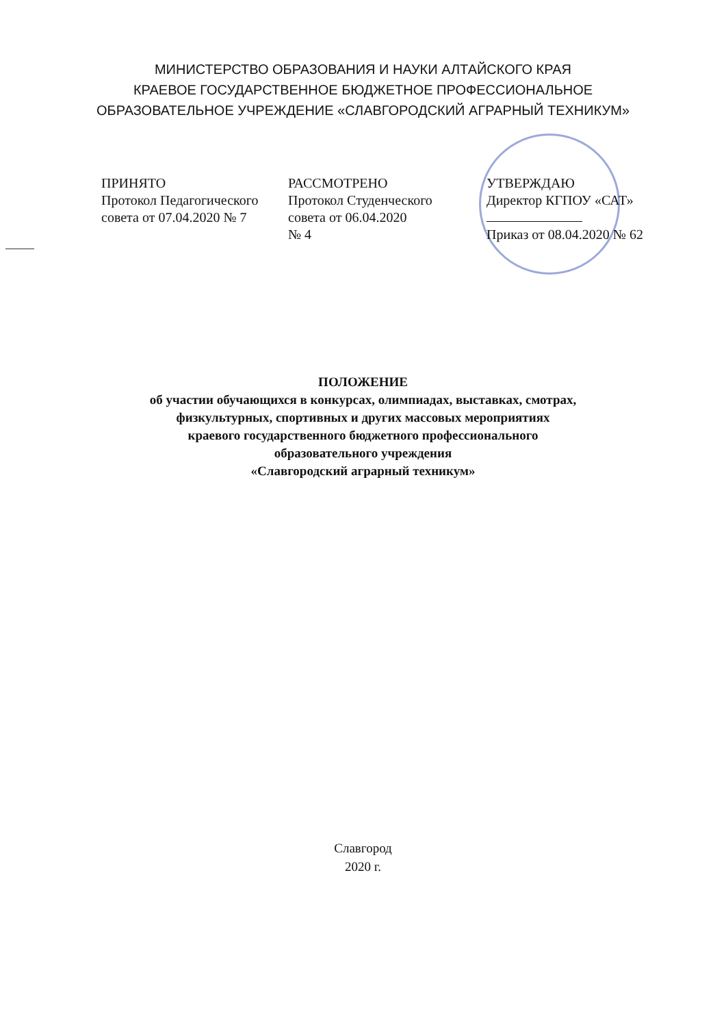МИНИСТЕРСТВО ОБРАЗОВАНИЯ И НАУКИ АЛТАЙСКОГО КРАЯ
КРАЕВОЕ ГОСУДАРСТВЕННОЕ БЮДЖЕТНОЕ ПРОФЕССИОНАЛЬНОЕ
ОБРАЗОВАТЕЛЬНОЕ УЧРЕЖДЕНИЕ «СЛАВГОРОДСКИЙ АГРАРНЫЙ ТЕХНИКУМ»
ПРИНЯТО
Протокол Педагогического
совета от 07.04.2020 № 7
РАССМОТРЕНО
Протокол Студенческого
совета от 06.04.2020
№ 4
УТВЕРЖДАЮ
Директор КГПОУ «САТ»
Приказ от 08.04.2020 № 62
ПОЛОЖЕНИЕ
об участии обучающихся в конкурсах, олимпиадах, выставках, смотрах,
физкультурных, спортивных и других массовых мероприятиях
краевого государственного бюджетного профессионального
образовательного учреждения
«Славгородский аграрный техникум»
Славгород
2020 г.